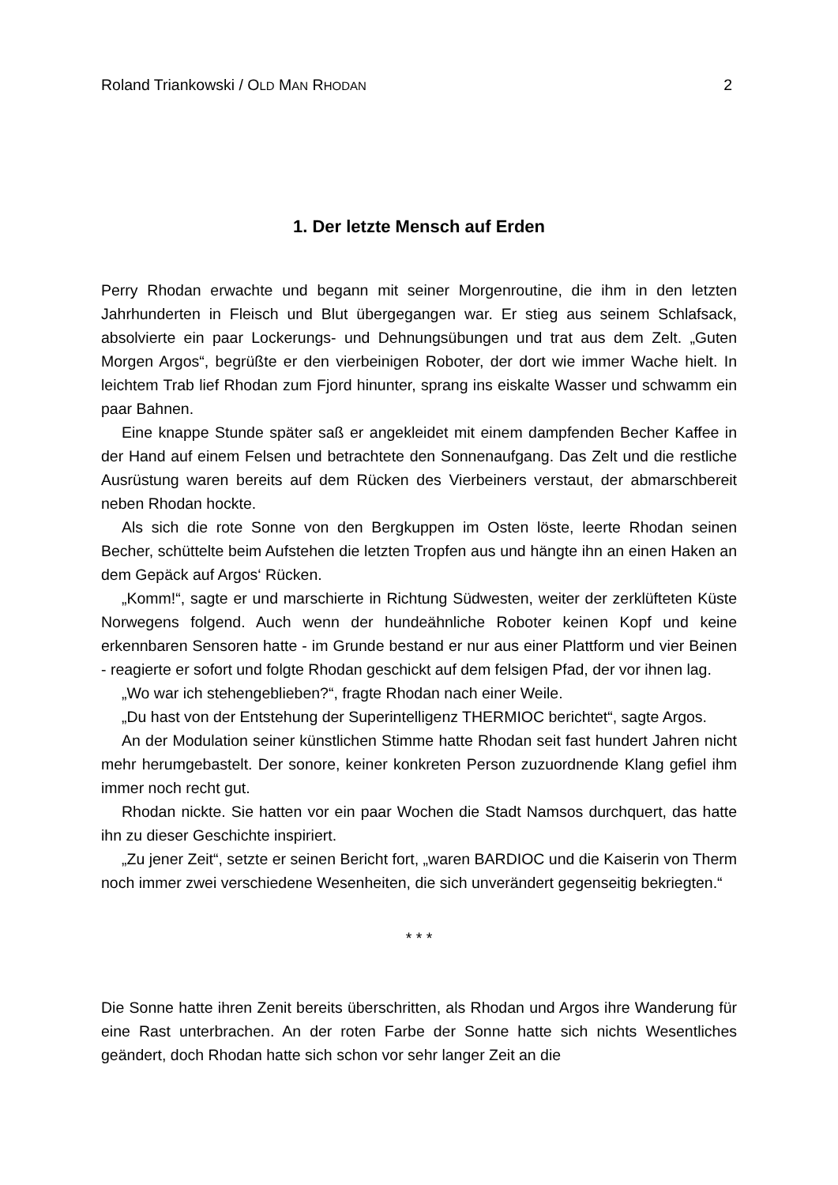Roland Triankowski / OLD MAN RHODAN 2
1. Der letzte Mensch auf Erden
Perry Rhodan erwachte und begann mit seiner Morgenroutine, die ihm in den letzten Jahrhunderten in Fleisch und Blut übergegangen war. Er stieg aus seinem Schlaf­sack, absolvierte ein paar Lockerungs- und Dehnungsübungen und trat aus dem Zelt. „Guten Morgen Argos“, begrüßte er den vierbeinigen Roboter, der dort wie immer Wache hielt. In leichtem Trab lief Rhodan zum Fjord hinunter, sprang ins eis­kalte Wasser und schwamm ein paar Bahnen.
Eine knappe Stunde später saß er angekleidet mit einem dampfenden Becher Kaffee in der Hand auf einem Felsen und betrachtete den Sonnenaufgang. Das Zelt und die restliche Ausrüstung waren bereits auf dem Rücken des Vierbeiners verstaut, der abmarschbereit neben Rhodan hockte.
Als sich die rote Sonne von den Bergkuppen im Osten löste, leerte Rhodan seinen Becher, schüttelte beim Aufstehen die letzten Tropfen aus und hängte ihn an einen Haken an dem Gepäck auf Argos‘ Rücken.
„Komm!“, sagte er und marschierte in Richtung Südwesten, weiter der zerklüfteten Küste Norwegens folgend. Auch wenn der hundeähnliche Roboter keinen Kopf und keine erkennbaren Sensoren hatte - im Grunde bestand er nur aus einer Plattform und vier Beinen - reagierte er sofort und folgte Rhodan geschickt auf dem felsigen Pfad, der vor ihnen lag.
„Wo war ich stehengeblieben?“, fragte Rhodan nach einer Weile.
„Du hast von der Entstehung der Superintelligenz THERMIOC berichtet“, sagte Argos.
An der Modulation seiner künstlichen Stimme hatte Rhodan seit fast hundert Jahren nicht mehr herumgebastelt. Der sonore, keiner konkreten Person zuzuord­nende Klang gefiel ihm immer noch recht gut.
Rhodan nickte. Sie hatten vor ein paar Wochen die Stadt Namsos durchquert, das hatte ihn zu dieser Geschichte inspiriert.
„Zu jener Zeit“, setzte er seinen Bericht fort, „waren BARDIOC und die Kaiserin von Therm noch immer zwei verschiedene Wesenheiten, die sich unverändert gegenseitig bekriegten.“
* * *
Die Sonne hatte ihren Zenit bereits überschritten, als Rhodan und Argos ihre Wande­rung für eine Rast unterbrachen. An der roten Farbe der Sonne hatte sich nichts Wesentliches geändert, doch Rhodan hatte sich schon vor sehr langer Zeit an die